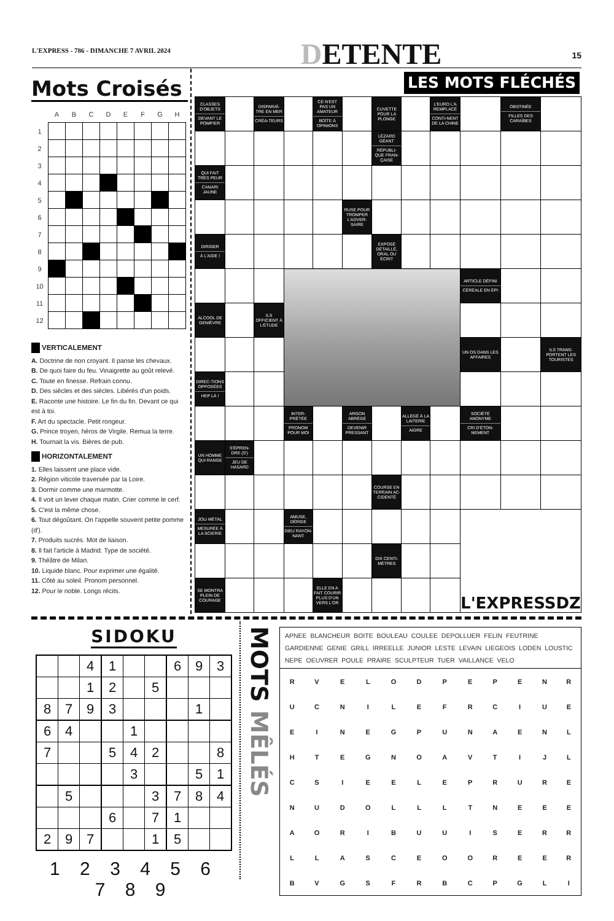L'EXPRESS - 786 - DIMANCHE 7 AVRIL 2024
DETENTE
15
Mots Croisés
| | A | B | C | D | E | F | G | H |
| --- | --- | --- | --- | --- | --- | --- | --- | --- |
| 1 | | | | | | | | |
| 2 | | | | | | | | |
| 3 | | | | | | | | |
| 4 | | | | | | | | |
| 5 | | | | | | | | |
| 6 | | | | | | | | |
| 7 | | | | | | | | |
| 8 | | | | | | | | |
| 9 | | | | | | | | |
| 10 | | | | | | | | |
| 11 | | | | | | | | |
| 12 | | | | | | | | |
VERTICALEMENT
A. Doctrine de non croyant. Il panse les chevaux.
B. De quoi faire du feu. Vinaigrette au goût relevé.
C. Toute en finesse. Refrain connu.
D. Des siècles et des siècles. Libérés d'un poids.
E. Raconte une histoire. Le fin du fin. Devant ce qui est à toi.
F. Art du spectacle. Petit rongeur.
G. Prince troyen, héros de Virgile. Remua la terre.
H. Tournait la vis. Bières de pub.
HORIZONTALEMENT
1. Elles laissent une place vide.
2. Région viticole traversée par la Loire.
3. Dormir comme une marmotte.
4. Il voit un lever chaque matin. Crier comme le cerf.
5. C'est la même chose.
6. Tout dégoûtant. On l'appelle souvent petite pomme (d').
7. Produits sucrés. Mot de liaison.
8. Il fait l'article à Madrid. Type de société.
9. Théâtre de Milan.
10. Liquide blanc. Pour exprimer une égalité.
11. Côté au soleil. Pronom personnel.
12. Pour le noble. Longs récits.
LES MOTS FLÉCHÉS
| CLASSES D'OBJETS DEVANT LE POMPIER | | DISPARAÎ-TRE EN MER CRÉA-TEURS | | CE N'EST PAS UN AMATEUR BOÎTE À OPINIONS | | CUVETTE POUR LA PLONGE | | L'EURO L'A REMPLACÉ CONTI-NENT DE LA CHINE | | OBSTINÉE FILLES DES CARAÏBES | |
| | | | | | | LÉZARD GÉANT RÉPUBLI-QUE FRAN-ÇAISE | | | | | |
| QUI FAIT TRÈS PEUR CANARI JAUNE | | | | | | | | | | | |
| | | | | | RUSE POUR TROMPER L'ADVER-SAIRE | | | | | | |
| DIRIGER À L'AIDE ! | | | | | | EXPOSÉ DÉTAILLÉ, ORAL OU ÉCRIT | | | | | |
| | | | | | | | | | ARTICLE DÉFINI CÉRÉALE EN ÉPI | | |
| ALCOOL DE GENIÈVRE | | ILS OFFICIENT À L'ÉTUDE | | | | | | | | | |
| | | | | | | | | | UN OS DANS LES AFFAIRES | | ILS TRANS-PORTENT LES TOURISTES |
| DIREC-TIONS OPPOSÉES HEP LÀ ! | | | | | | | | | | | |
| | | | INTER-PRÉTÉE PRONOM POUR MOI | | ARGON ABRÉGÉ DEVENIR PRESSANT | | ALLÉGÉ À LA LAITERIE AIGRE | | SOCIÉTÉ ANONYME CRI D'ÉTON-NEMENT | | |
| UN HOMME QUI RANGE | S'ÉPREN-DRE (S') JEU DE HASARD | | | | | | | | | | |
| | | | | | | COURSE EN TERRAIN AC-CIDENTÉ | | | | | |
| JOLI MÉTAL MESURÉE À LA SCIERIE | | | AMUSE, DÉRIDE DIEU RAYON-NANT | | | | | | L'EXPRESSDZ | | |
| | | | | | | DIX CENTI-MÈTRES | | | | | |
| SE MONTRA PLEIN DE COURAGE | | | | ELLE EN A FAIT COURIR PLUS D'UN VERS L'OR | | | | | | | |
SIDOKU
| | | 4 | 1 | | | 6 | 9 | 3 |
| | | 1 | 2 | | 5 | | | |
| 8 | 7 | 9 | 3 | | | | 1 | |
| 6 | 4 | | | 1 | | | | |
| 7 | | | 5 | 4 | 2 | | | 8 |
| | | | | 3 | | | 5 | 1 |
| | 5 | | | | 3 | 7 | 8 | 4 |
| | | | 6 | | 7 | 1 | | |
| 2 | 9 | 7 | | | 1 | 5 | | |
1 2 3 4 5 6 7 8 9
MOTS MÊLÉS
APNEE BLANCHEUR BOITE BOULEAU COULEE DEPOLLUER FELIN FEUTRINE GARDIENNE GENIE GRILL IRREELLE JUNIOR LESTE LEVAIN LIEGEOIS LODEN LOUSTIC NEPE OEUVRER POULE PRAIRE SCULPTEUR TUER VAILLANCE VELO
| R | V | E | L | O | D | P | E | P | E | N | R |
| U | C | N | I | L | E | F | R | C | I | U | E |
| E | I | N | E | G | P | U | N | A | E | N | L |
| H | T | E | G | N | O | A | V | T | I | J | L |
| C | S | I | E | E | L | E | P | R | U | R | E |
| N | U | D | O | L | L | L | T | N | E | E | E |
| A | O | R | I | B | U | U | I | S | E | R | R |
| L | L | A | S | C | E | O | O | R | E | E | R |
| B | V | G | S | F | R | B | C | P | G | L | I |